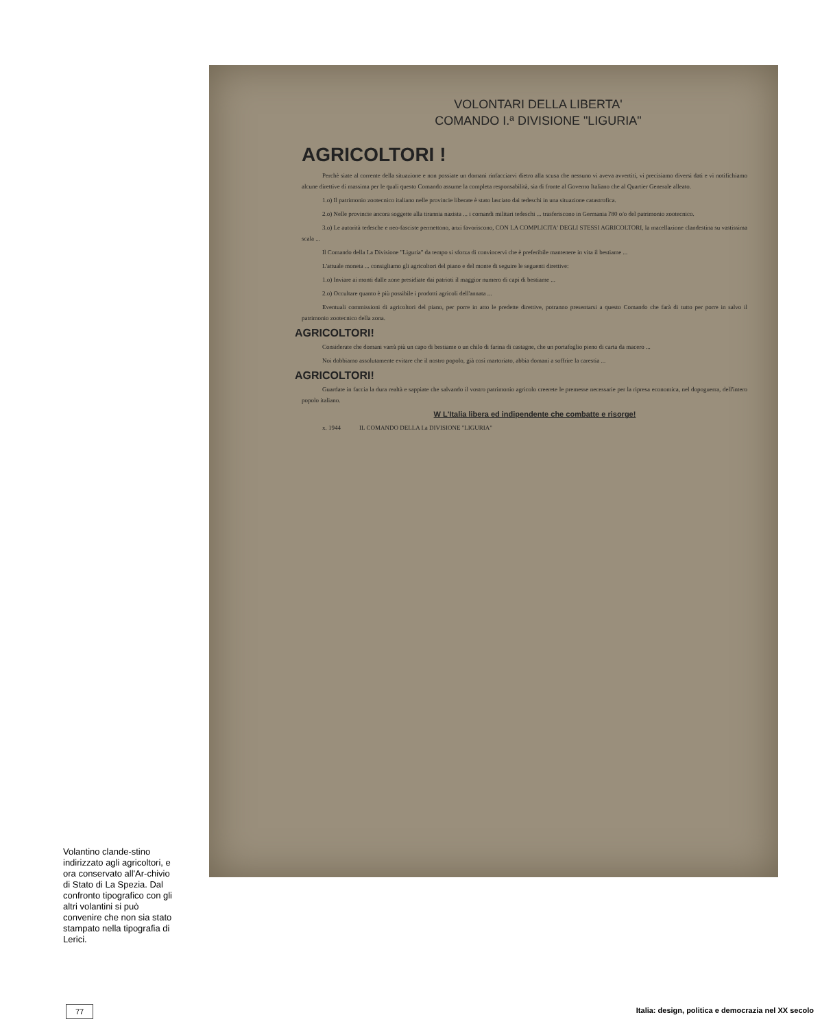VOLONTARI DELLA LIBERTA'
COMANDO I.ª DIVISIONE "LIGURIA"
AGRICOLTORI !
Perchè siate al corrente della situazione e non possiate un domani rinfacciarvi dietro alla scusa che nessuno vi aveva avvertiti, vi precisiamo diversi dati e vi notifichiamo alcune direttive di massima per le quali questo Comando assume la completa responsabilità, sia di fronte al Governo Italiano che al Quartier Generale alleato.
1.o) Il patrimonio zootecnico italiano nelle provincie liberate è stato lasciato dai tedeschi in una situazione catastrofica.
2.o) Nelle provincie ancora soggette alla tirannia nazista ... i comandi militari tedeschi ... trasferiscono in Germania l'80 o/o del patrimonio zootecnico.
3.o) Le autorità tedesche e neo-fasciste permettono, anzi favoriscono, CON LA COMPLICITA' DEGLI STESSI AGRICOLTORI, la macellazione clandestina su vastissima scala ...
Il Comando della I.a Divisione "Liguria" da tempo si sforza di convincervi che è preferibile mantenere in vita il bestiame ...
L'attuale moneta ... consigliamo gli agricoltori del piano e del monte di seguire le seguenti direttive:
1.o) Inviare ai monti dalle zone presidiate dai patrioti il maggior numero di capi di bestiame ...
2.o) Occultare quanto è più possibile i prodotti agricoli dell'annata ...
Eventuali commissioni di agricoltori del piano, per porre in atto le predette direttive, potranno presentarsi a questo Comando che farà di tutto per porre in salvo il patrimonio zootecnico della zona.
AGRICOLTORI!
Considerate che domani varrà più un capo di bestiame o un chilo di farina di castagne, che un portafoglio pieno di carta da macero ...
Noi dobbiamo assolutamente evitare che il nostro popolo, già così martoriato, abbia domani a soffrire la carestia ...
AGRICOLTORI!
Guardate in faccia la dura realtà e sappiate che salvando il vostro patrimonio agricolo creerete le premesse necessarie per la ripresa economica, nel dopoguerra, dell'intero popolo italiano.
W L'Italia libera ed indipendente che combatte e risorge!
x. 1944 IL COMANDO DELLA I.a DIVISIONE "LIGURIA"
Volantino clande-stino indirizzato agli agricoltori, e ora conservato all'Ar-chivio di Stato di La Spezia. Dal confronto tipografico con gli altri volantini si può convenire che non sia stato stampato nella tipografia di Lerici.
77
Italia: design, politica e democrazia nel XX secolo